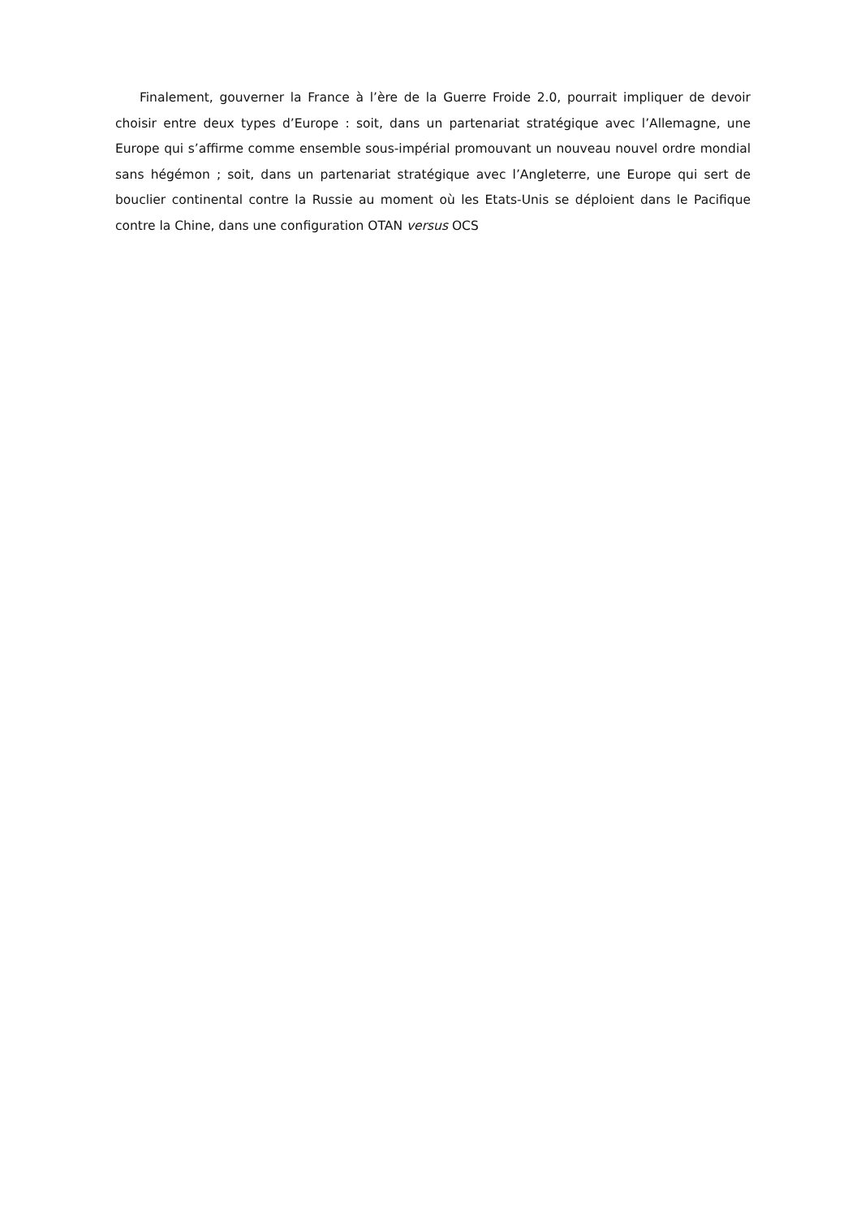Finalement, gouverner la France à l’ère de la Guerre Froide 2.0, pourrait impliquer de devoir choisir entre deux types d’Europe : soit, dans un partenariat stratégique avec l’Allemagne, une Europe qui s’affirme comme ensemble sous-impérial promouvant un nouveau nouvel ordre mondial sans hégémon ; soit, dans un partenariat stratégique avec l’Angleterre, une Europe qui sert de bouclier continental contre la Russie au moment où les Etats-Unis se déploient dans le Pacifique contre la Chine, dans une configuration OTAN versus OCS